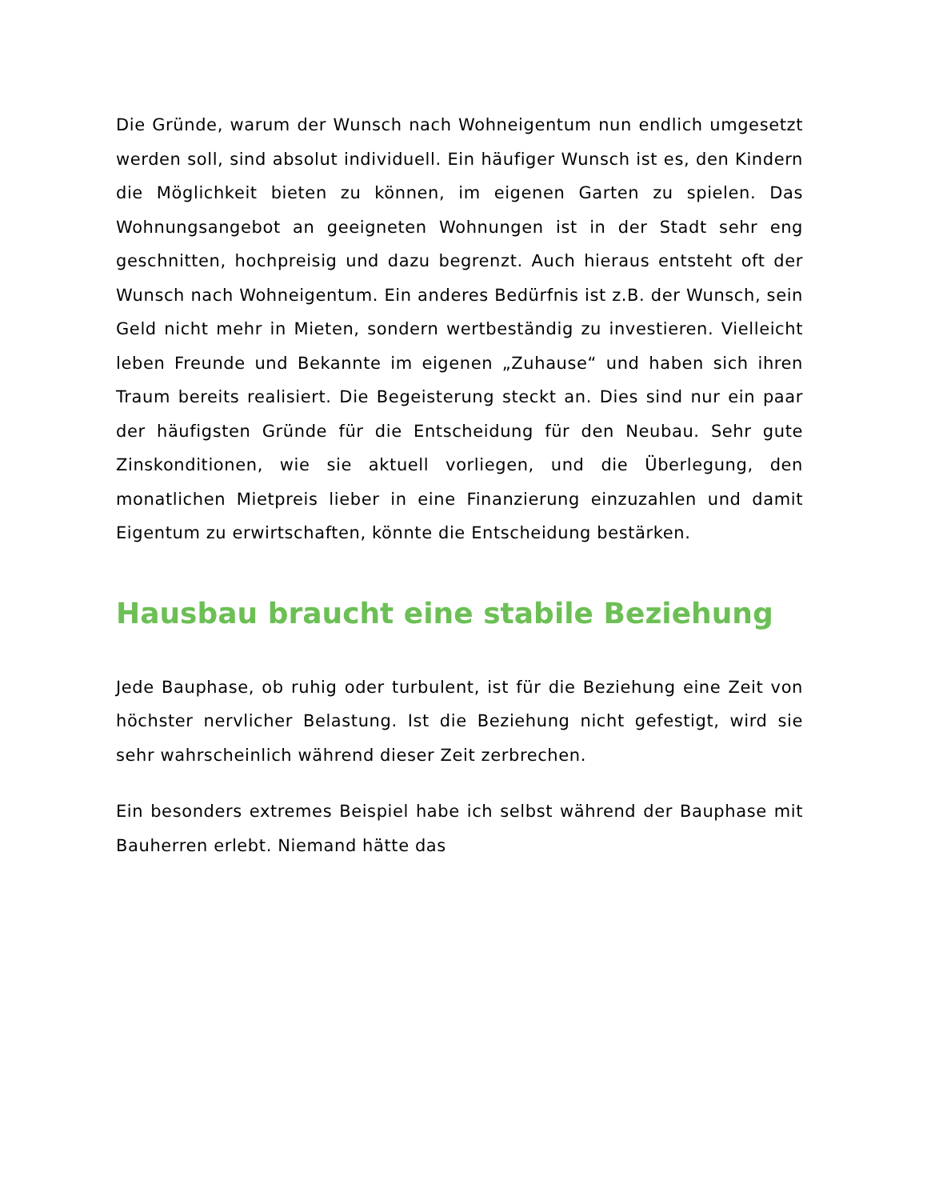Die Gründe, warum der Wunsch nach Wohneigentum nun endlich umgesetzt werden soll, sind absolut individuell. Ein häufiger Wunsch ist es, den Kindern die Möglichkeit bieten zu können, im eigenen Garten zu spielen. Das Wohnungsangebot an geeigneten Wohnungen ist in der Stadt sehr eng geschnitten, hochpreisig und dazu begrenzt. Auch hieraus entsteht oft der Wunsch nach Wohneigentum. Ein anderes Bedürfnis ist z.B. der Wunsch, sein Geld nicht mehr in Mieten, sondern wertbeständig zu investieren. Vielleicht leben Freunde und Bekannte im eigenen „Zuhause“ und haben sich ihren Traum bereits realisiert. Die Begeisterung steckt an. Dies sind nur ein paar der häufigsten Gründe für die Entscheidung für den Neubau. Sehr gute Zinskonditionen, wie sie aktuell vorliegen, und die Überlegung, den monatlichen Mietpreis lieber in eine Finanzierung einzuzahlen und damit Eigentum zu erwirtschaften, könnte die Entscheidung bestärken.
Hausbau braucht eine stabile Beziehung
Jede Bauphase, ob ruhig oder turbulent, ist für die Beziehung eine Zeit von höchster nervlicher Belastung. Ist die Beziehung nicht gefestigt, wird sie sehr wahrscheinlich während dieser Zeit zerbrechen.
Ein besonders extremes Beispiel habe ich selbst während der Bauphase mit Bauherren erlebt. Niemand hätte das